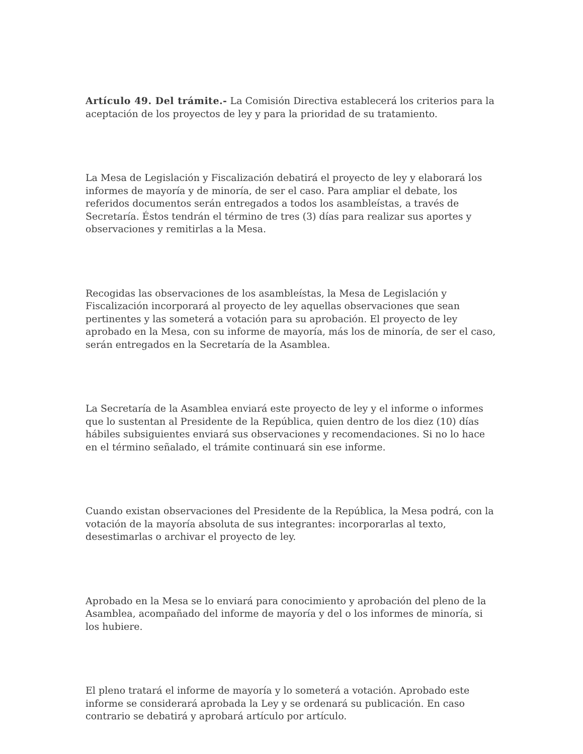Artículo 49. Del trámite.- La Comisión Directiva establecerá los criterios para la aceptación de los proyectos de ley y para la prioridad de su tratamiento.
La Mesa de Legislación y Fiscalización debatirá el proyecto de ley y elaborará los informes de mayoría y de minoría, de ser el caso. Para ampliar el debate, los referidos documentos serán entregados a todos los asambleístas, a través de Secretaría. Éstos tendrán el término de tres (3) días para realizar sus aportes y observaciones y remitirlas a la Mesa.
Recogidas las observaciones de los asambleístas, la Mesa de Legislación y Fiscalización incorporará al proyecto de ley aquellas observaciones que sean pertinentes y las someterá a votación para su aprobación. El proyecto de ley aprobado en la Mesa, con su informe de mayoría, más los de minoría, de ser el caso, serán entregados en la Secretaría de la Asamblea.
La Secretaría de la Asamblea enviará este proyecto de ley y el informe o informes que lo sustentan al Presidente de la República, quien dentro de los diez (10) días hábiles subsiguientes enviará sus observaciones y recomendaciones. Si no lo hace en el término señalado, el trámite continuará sin ese informe.
Cuando existan observaciones del Presidente de la República, la Mesa podrá, con la votación de la mayoría absoluta de sus integrantes: incorporarlas al texto, desestimarlas o archivar el proyecto de ley.
Aprobado en la Mesa se lo enviará para conocimiento y aprobación del pleno de la Asamblea, acompañado del informe de mayoría y del o los informes de minoría, si los hubiere.
El pleno tratará el informe de mayoría y lo someterá a votación. Aprobado este informe se considerará aprobada la Ley y se ordenará su publicación. En caso contrario se debatirá y aprobará artículo por artículo.